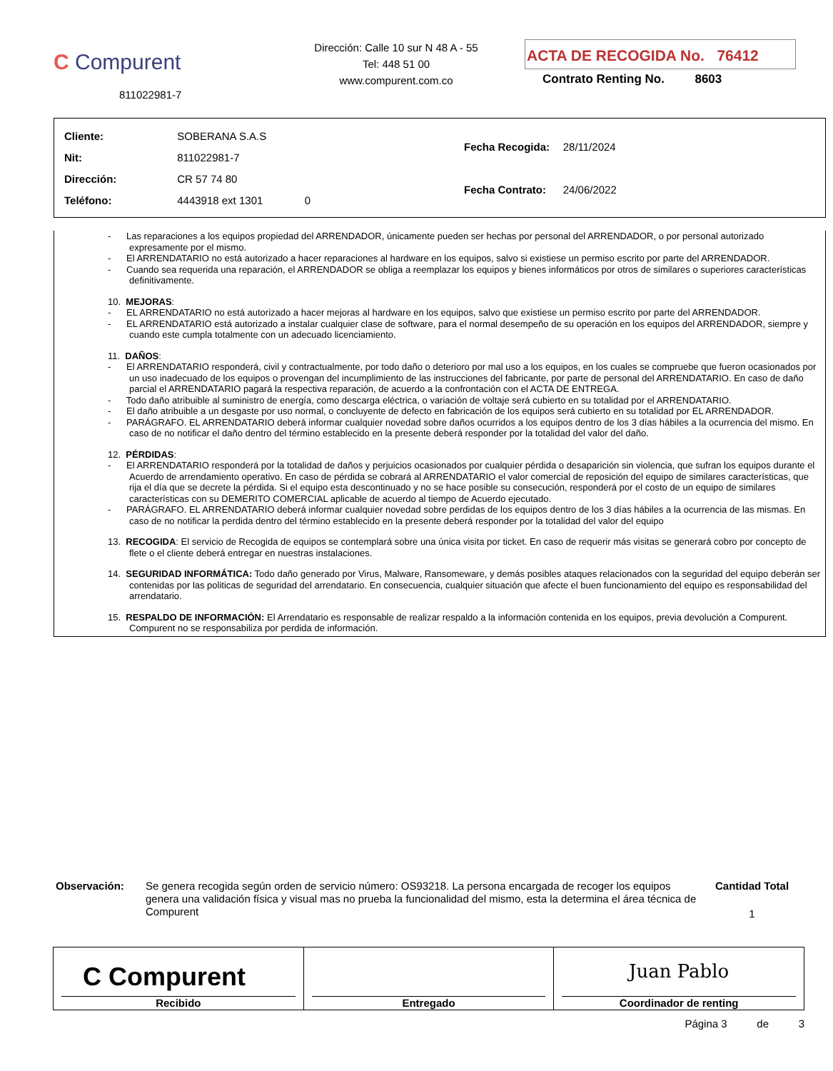C Compurent
811022981-7
Dirección: Calle 10 sur N 48 A - 55
Tel: 448 51 00
www.compurent.com.co
ACTA DE RECOGIDA No. 76412
Contrato Renting No. 8603
| Cliente: | SOBERANA S.A.S |
| Nit: | 811022981-7 |
| Dirección: | CR 57 74 80 |
| Teléfono: | 4443918 ext 1301 0 |
| Fecha Recogida: | 28/11/2024 |
| Fecha Contrato: | 24/06/2022 |
- Las reparaciones a los equipos propiedad del ARRENDADOR, únicamente pueden ser hechas por personal del ARRENDADOR, o por personal autorizado expresamente por el mismo.
- El ARRENDATARIO no está autorizado a hacer reparaciones al hardware en los equipos, salvo si existiese un permiso escrito por parte del ARRENDADOR.
- Cuando sea requerida una reparación, el ARRENDADOR se obliga a reemplazar los equipos y bienes informáticos por otros de similares o superiores características definitivamente.
10. MEJORAS:
- EL ARRENDATARIO no está autorizado a hacer mejoras al hardware en los equipos, salvo que existiese un permiso escrito por parte del ARRENDADOR.
- EL ARRENDATARIO está autorizado a instalar cualquier clase de software, para el normal desempeño de su operación en los equipos del ARRENDADOR, siempre y cuando este cumpla totalmente con un adecuado licenciamiento.
11. DAÑOS:
- El ARRENDATARIO responderá, civil y contractualmente, por todo daño o deterioro por mal uso a los equipos, en los cuales se compruebe que fueron ocasionados por un uso inadecuado de los equipos o provengan del incumplimiento de las instrucciones del fabricante, por parte de personal del ARRENDATARIO. En caso de daño parcial el ARRENDATARIO pagará la respectiva reparación, de acuerdo a la confrontación con el ACTA DE ENTREGA.
- Todo daño atribuible al suministro de energía, como descarga eléctrica, o variación de voltaje será cubierto en su totalidad por el ARRENDATARIO.
- El daño atribuible a un desgaste por uso normal, o concluyente de defecto en fabricación de los equipos será cubierto en su totalidad por EL ARRENDADOR.
- PARÁGRAFO. EL ARRENDATARIO deberá informar cualquier novedad sobre daños ocurridos a los equipos dentro de los 3 días hábiles a la ocurrencia del mismo. En caso de no notificar el daño dentro del término establecido en la presente deberá responder por la totalidad del valor del daño.
12. PÉRDIDAS:
- El ARRENDATARIO responderá por la totalidad de daños y perjuicios ocasionados por cualquier pérdida o desaparición sin violencia, que sufran los equipos durante el Acuerdo de arrendamiento operativo. En caso de pérdida se cobrará al ARRENDATARIO el valor comercial de reposición del equipo de similares características, que rija el día que se decrete la pérdida. Si el equipo esta descontinuado y no se hace posible su consecución, responderá por el costo de un equipo de similares características con su DEMERITO COMERCIAL aplicable de acuerdo al tiempo de Acuerdo ejecutado.
- PARÁGRAFO. EL ARRENDATARIO deberá informar cualquier novedad sobre perdidas de los equipos dentro de los 3 días hábiles a la ocurrencia de las mismas. En caso de no notificar la perdida dentro del término establecido en la presente deberá responder por la totalidad del valor del equipo
13. RECOGIDA: El servicio de Recogida de equipos se contemplará sobre una única visita por ticket. En caso de requerir más visitas se generará cobro por concepto de flete o el cliente deberá entregar en nuestras instalaciones.
14. SEGURIDAD INFORMÁTICA: Todo daño generado por Virus, Malware, Ransomeware, y demás posibles ataques relacionados con la seguridad del equipo deberán ser contenidas por las politicas de seguridad del arrendatario. En consecuencia, cualquier situación que afecte el buen funcionamiento del equipo es responsabilidad del arrendatario.
15. RESPALDO DE INFORMACIÓN: El Arrendatario es responsable de realizar respaldo a la información contenida en los equipos, previa devolución a Compurent. Compurent no se responsabiliza por perdida de información.
Observación:
Se genera recogida según orden de servicio número: OS93218. La persona encargada de recoger los equipos genera una validación física y visual mas no prueba la funcionalidad del mismo, esta la determina el área técnica de Compurent
Cantidad Total
1
| C Compurent Recibido | Entregado | Juan Pablo Coordinador de renting |
Página 3 de 3